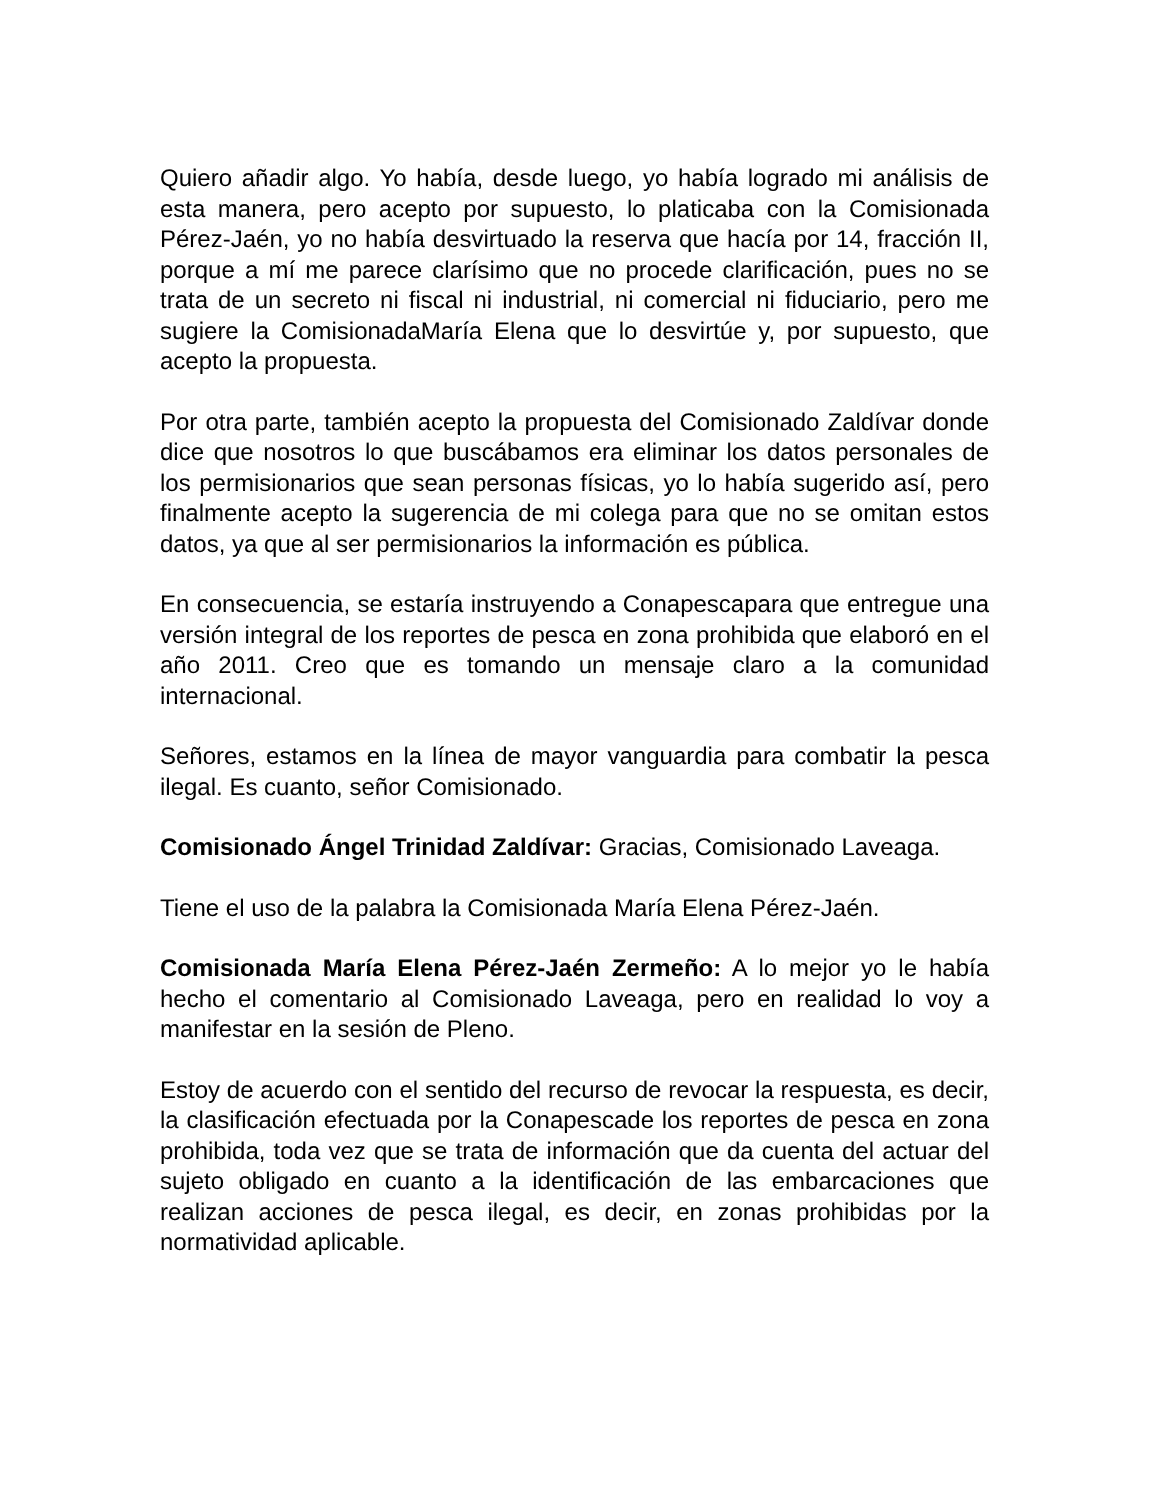Quiero añadir algo. Yo había, desde luego, yo había logrado mi análisis de esta manera, pero acepto por supuesto, lo platicaba con la Comisionada Pérez-Jaén, yo no había desvirtuado la reserva que hacía por 14, fracción II, porque a mí me parece clarísimo que no procede clarificación, pues no se trata de un secreto ni fiscal ni industrial, ni comercial ni fiduciario, pero me sugiere la ComisionadaMaría Elena que lo desvirtúe y, por supuesto, que acepto la propuesta.
Por otra parte, también acepto la propuesta del Comisionado Zaldívar donde dice que nosotros lo que buscábamos era eliminar los datos personales de los permisionarios que sean personas físicas, yo lo había sugerido así, pero finalmente acepto la sugerencia de mi colega para que no se omitan estos datos, ya que al ser permisionarios la información es pública.
En consecuencia, se estaría instruyendo a Conapescapara que entregue una versión integral de los reportes de pesca en zona prohibida que elaboró en el año 2011. Creo que es tomando un mensaje claro a la comunidad internacional.
Señores, estamos en la línea de mayor vanguardia para combatir la pesca ilegal. Es cuanto, señor Comisionado.
Comisionado Ángel Trinidad Zaldívar: Gracias, Comisionado Laveaga.
Tiene el uso de la palabra la Comisionada María Elena Pérez-Jaén.
Comisionada María Elena Pérez-Jaén Zermeño: A lo mejor yo le había hecho el comentario al Comisionado Laveaga, pero en realidad lo voy a manifestar en la sesión de Pleno.
Estoy de acuerdo con el sentido del recurso de revocar la respuesta, es decir, la clasificación efectuada por la Conapescade los reportes de pesca en zona prohibida, toda vez que se trata de información que da cuenta del actuar del sujeto obligado en cuanto a la identificación de las embarcaciones que realizan acciones de pesca ilegal, es decir, en zonas prohibidas por la normatividad aplicable.